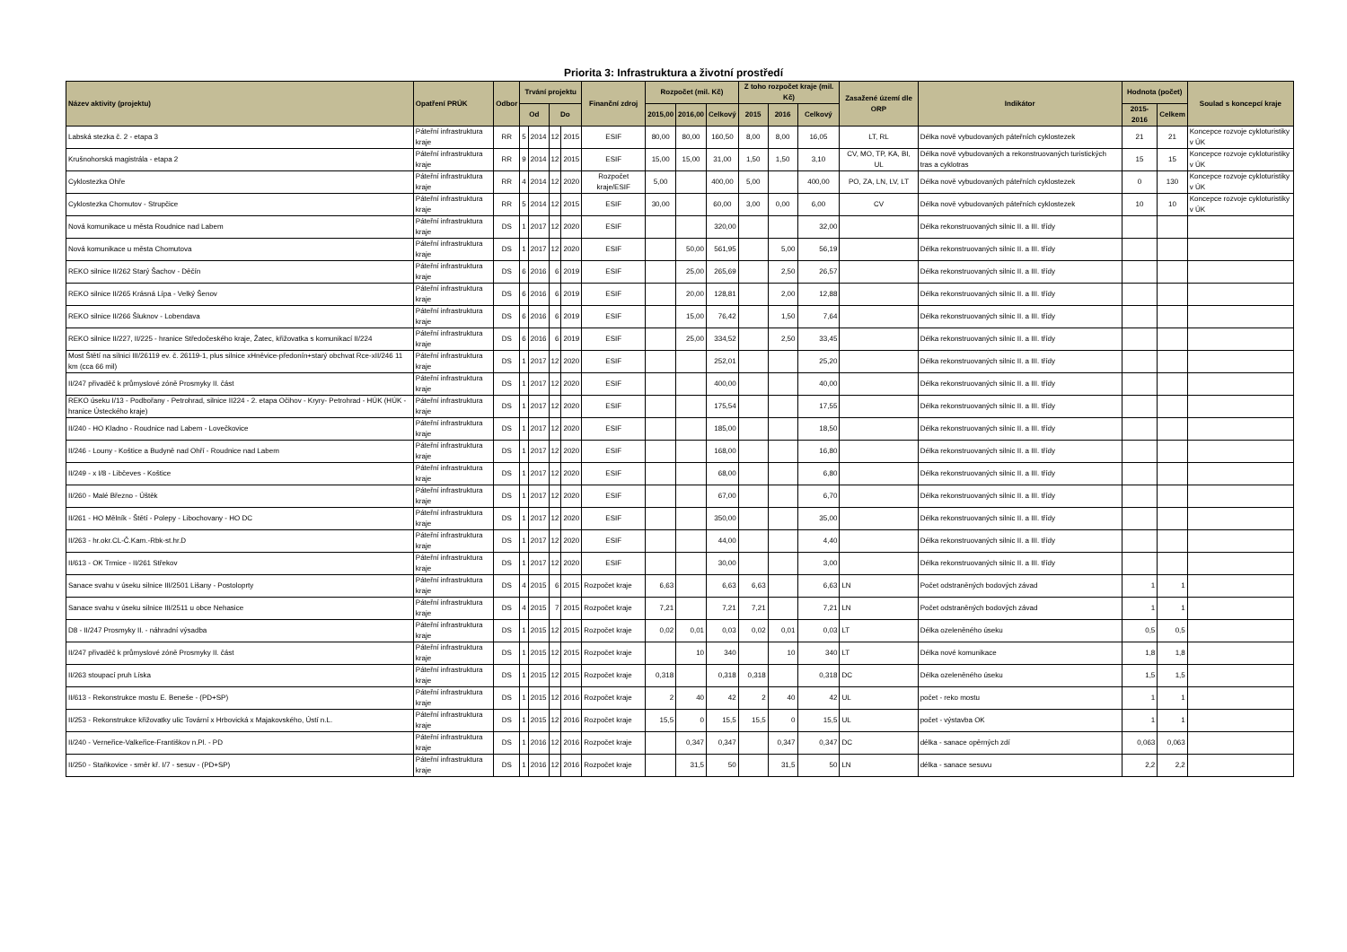Priorita 3: Infrastruktura a životní prostředí
| Název aktivity (projektu) | Opatření PRÚK | Odbor | Trvání projektu | | | | Finanční zdroj | Rozpočet (mil. Kč) | | | Z toho rozpočet kraje (mil. Kč) | | | Zasažené území dle ORP | Indikátor | Hodnota (počet) | | Soulad s koncepcí kraje |
| --- | --- | --- | --- | --- | --- | --- | --- | --- | --- | --- | --- | --- | --- | --- | --- | --- | --- | --- |
| | | | Od | | Do | | | 2015,00 | 2016,00 | Celkový | 2015 | 2016 | Celkový | | | 2015-2016 | Celkem | |
| Labská stezka č. 2 - etapa 3 | Páteřní infrastruktura kraje | RR | 5 | 2014 | 12 | 2015 | ESIF | 80,00 | 80,00 | 160,50 | 8,00 | 8,00 | 16,05 | LT, RL | Délka nově vybudovaných páteřních cyklostezek | 21 | 21 | Koncepce rozvoje cykloturistiky v ÚK |
| Krušnohorská magistrála - etapa 2 | Páteřní infrastruktura kraje | RR | 9 | 2014 | 12 | 2015 | ESIF | 15,00 | 15,00 | 31,00 | 1,50 | 1,50 | 3,10 | CV, MO, TP, KA, BI, UL | Délka nově vybudovaných a rekonstruovaných turistických tras a cyklotras | 15 | 15 | Koncepce rozvoje cykloturistiky v ÚK |
| Cyklostezka Ohře | Páteřní infrastruktura kraje | RR | 4 | 2014 | 12 | 2020 | Rozpočet kraje/ESIF | 5,00 | | 400,00 | 5,00 | | 400,00 | PO, ZA, LN, LV, LT | Délka nově vybudovaných páteřních cyklostezek | 0 | 130 | Koncepce rozvoje cykloturistiky v ÚK |
| Cyklostezka Chomutov - Strupčice | Páteřní infrastruktura kraje | RR | 5 | 2014 | 12 | 2015 | ESIF | 30,00 | | 60,00 | 3,00 | 0,00 | 6,00 | CV | Délka nově vybudovaných páteřních cyklostezek | 10 | 10 | Koncepce rozvoje cykloturistiky v ÚK |
| Nová komunikace u města Roudnice nad Labem | Páteřní infrastruktura kraje | DS | 1 | 2017 | 12 | 2020 | ESIF | | | 320,00 | | | 32,00 | | Délka rekonstruovaných silnic II. a III. třídy | | | |
| Nová komunikace u města Chomutova | Páteřní infrastruktura kraje | DS | 1 | 2017 | 12 | 2020 | ESIF | | 50,00 | 561,95 | | 5,00 | 56,19 | | Délka rekonstruovaných silnic II. a III. třídy | | | |
| REKO silnice II/262 Starý Šachov - Děčín | Páteřní infrastruktura kraje | DS | 6 | 2016 | 6 | 2019 | ESIF | | 25,00 | 265,69 | | 2,50 | 26,57 | | Délka rekonstruovaných silnic II. a III. třídy | | | |
| REKO silnice II/265 Krásná Lípa - Velký Šenov | Páteřní infrastruktura kraje | DS | 6 | 2016 | 6 | 2019 | ESIF | | 20,00 | 128,81 | | 2,00 | 12,88 | | Délka rekonstruovaných silnic II. a III. třídy | | | |
| REKO silnice II/266 Šluknov - Lobendava | Páteřní infrastruktura kraje | DS | 6 | 2016 | 6 | 2019 | ESIF | | 15,00 | 76,42 | | 1,50 | 7,64 | | Délka rekonstruovaných silnic II. a III. třídy | | | |
| REKO silnice II/227, II/225 - hranice Středočeského kraje, Žatec, křižovatka s komunikací II/224 | Páteřní infrastruktura kraje | DS | 6 | 2016 | 6 | 2019 | ESIF | | 25,00 | 334,52 | | 2,50 | 33,45 | | Délka rekonstruovaných silnic II. a III. třídy | | | |
| Most Štětí na silnici III/26119 ev. č. 26119-1, plus silnice xHněvice-předonín+starý obchvat Rce-xII/246 11 km (cca 66 mil) | Páteřní infrastruktura kraje | DS | 1 | 2017 | 12 | 2020 | ESIF | | | 252,01 | | | 25,20 | | Délka rekonstruovaných silnic II. a III. třídy | | | |
| II/247 přivaděč k průmyslové zóně Prosmyky II. část | Páteřní infrastruktura kraje | DS | 1 | 2017 | 12 | 2020 | ESIF | | | 400,00 | | | 40,00 | | Délka rekonstruovaných silnic II. a III. třídy | | | |
| REKO úseku I/13 - Podbořany - Petrohrad, silnice II224 - 2. etapa Očihov - Kryry- Petrohrad - HÚK (HÚK - hranice Ústeckého kraje) | Páteřní infrastruktura kraje | DS | 1 | 2017 | 12 | 2020 | ESIF | | | 175,54 | | | 17,55 | | Délka rekonstruovaných silnic II. a III. třídy | | | |
| II/240 - HO Kladno - Roudnice nad Labem - Lovečkovice | Páteřní infrastruktura kraje | DS | 1 | 2017 | 12 | 2020 | ESIF | | | 185,00 | | | 18,50 | | Délka rekonstruovaných silnic II. a III. třídy | | | |
| II/246 - Louny - Koštice a Budyně nad Ohří - Roudnice nad Labem | Páteřní infrastruktura kraje | DS | 1 | 2017 | 12 | 2020 | ESIF | | | 168,00 | | | 16,80 | | Délka rekonstruovaných silnic II. a III. třídy | | | |
| II/249 - x I/8 - Libčeves - Koštice | Páteřní infrastruktura kraje | DS | 1 | 2017 | 12 | 2020 | ESIF | | | 68,00 | | | 6,80 | | Délka rekonstruovaných silnic II. a III. třídy | | | |
| II/260 - Malé Březno - Úštěk | Páteřní infrastruktura kraje | DS | 1 | 2017 | 12 | 2020 | ESIF | | | 67,00 | | | 6,70 | | Délka rekonstruovaných silnic II. a III. třídy | | | |
| II/261 - HO Mělník - Štětí - Polepy - Libochovany - HO DC | Páteřní infrastruktura kraje | DS | 1 | 2017 | 12 | 2020 | ESIF | | | 350,00 | | | 35,00 | | Délka rekonstruovaných silnic II. a III. třídy | | | |
| II/263 - hr.okr.CL-Č.Kam.-Rbk-st.hr.D | Páteřní infrastruktura kraje | DS | 1 | 2017 | 12 | 2020 | ESIF | | | 44,00 | | | 4,40 | | Délka rekonstruovaných silnic II. a III. třídy | | | |
| II/613 - OK Trmice - II/261 Střekov | Páteřní infrastruktura kraje | DS | 1 | 2017 | 12 | 2020 | ESIF | | | 30,00 | | | 3,00 | | Délka rekonstruovaných silnic II. a III. třídy | | | |
| Sanace svahu v úseku silnice III/2501 Lišany - Postoloprty | Páteřní infrastruktura kraje | DS | 4 | 2015 | 6 | 2015 | Rozpočet kraje | 6,63 | | 6,63 | 6,63 | | 6,63 | LN | Počet odstraněných bodových závad | 1 | 1 | |
| Sanace svahu v úseku silnice III/2511 u obce Nehasice | Páteřní infrastruktura kraje | DS | 4 | 2015 | 7 | 2015 | Rozpočet kraje | 7,21 | | 7,21 | 7,21 | | 7,21 | LN | Počet odstraněných bodových závad | 1 | 1 | |
| D8 - II/247 Prosmyky II. - náhradní výsadba | Páteřní infrastruktura kraje | DS | 1 | 2015 | 12 | 2015 | Rozpočet kraje | 0,02 | 0,01 | 0,03 | 0,02 | 0,01 | 0,03 | LT | Délka ozeleněného úseku | 0,5 | 0,5 | |
| II/247 přivaděč k průmyslové zóně Prosmyky II. část | Páteřní infrastruktura kraje | DS | 1 | 2015 | 12 | 2015 | Rozpočet kraje | | 10 | 340 | | 10 | 340 | LT | Délka nové komunikace | 1,8 | 1,8 | |
| II/263 stoupací pruh Líska | Páteřní infrastruktura kraje | DS | 1 | 2015 | 12 | 2015 | Rozpočet kraje | 0,318 | | 0,318 | 0,318 | | 0,318 | DC | Délka ozeleněného úseku | 1,5 | 1,5 | |
| II/613 - Rekonstrukce mostu E. Beneše - (PD+SP) | Páteřní infrastruktura kraje | DS | 1 | 2015 | 12 | 2016 | Rozpočet kraje | 2 | 40 | 42 | 2 | 40 | 42 | UL | počet - reko mostu | 1 | 1 | |
| II/253 - Rekonstrukce křižovatky ulic Tovární x Hrbovická x Majakovského, Ústí n.L. | Páteřní infrastruktura kraje | DS | 1 | 2015 | 12 | 2016 | Rozpočet kraje | 15,5 | 0 | 15,5 | 15,5 | 0 | 15,5 | UL | počet - výstavba OK | 1 | 1 | |
| II/240 - Verneřice-Valkeřice-Františkov n.Pl. - PD | Páteřní infrastruktura kraje | DS | 1 | 2016 | 12 | 2016 | Rozpočet kraje | | 0,347 | 0,347 | | 0,347 | 0,347 | DC | délka - sanace opěrných zdí | 0,063 | 0,063 | |
| II/250 - Staňkovice - směr kř. I/7 - sesuv - (PD+SP) | Páteřní infrastruktura kraje | DS | 1 | 2016 | 12 | 2016 | Rozpočet kraje | | 31,5 | 50 | | 31,5 | 50 | LN | délka - sanace sesuvu | 2,2 | 2,2 | |